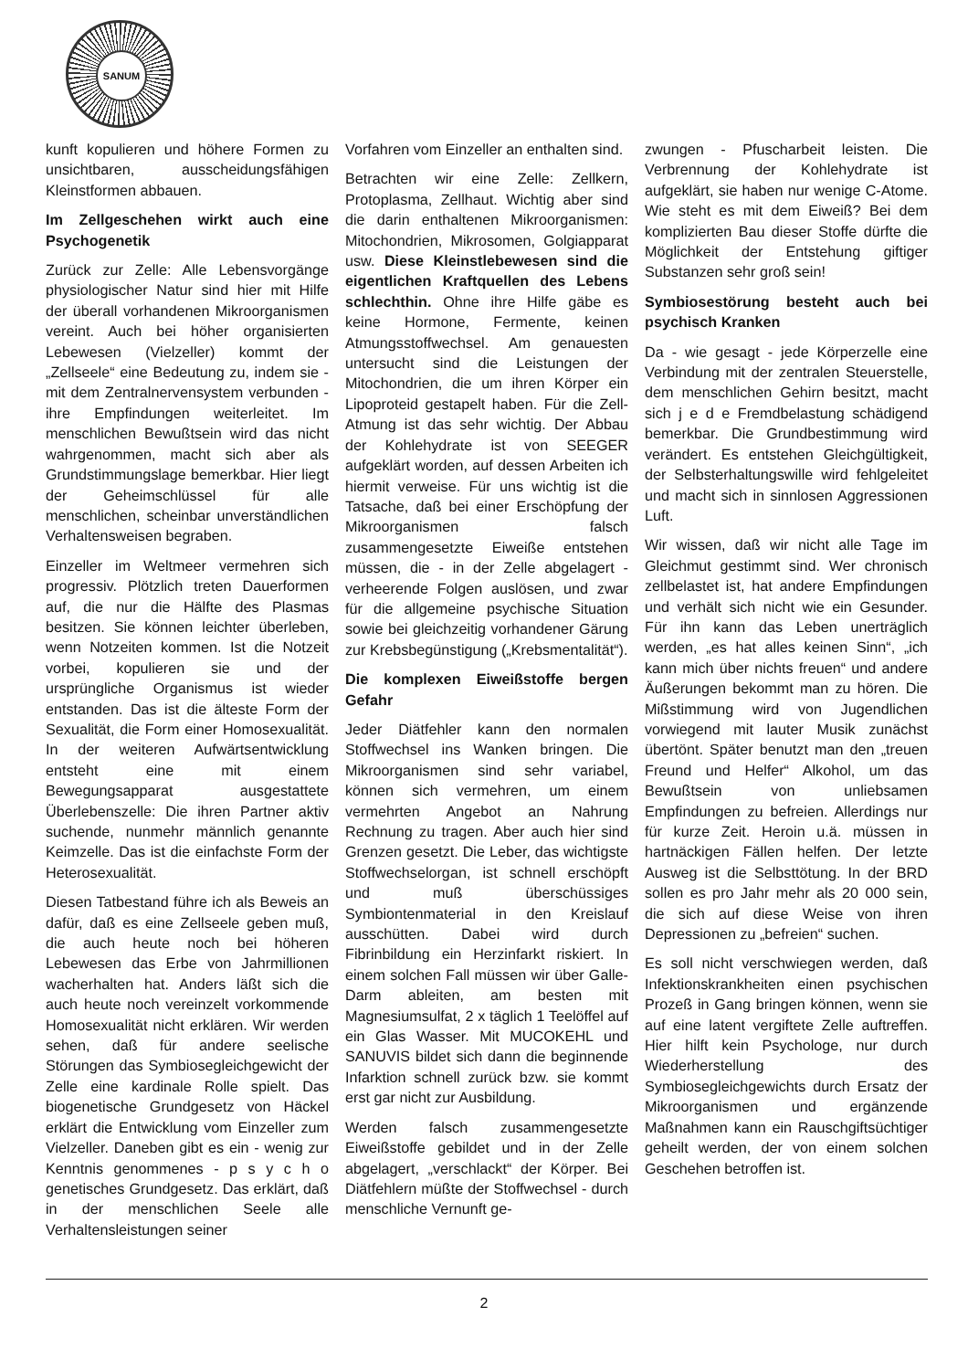SANUM
kunft kopulieren und höhere Formen zu unsichtbaren, ausscheidungsfähigen Kleinstformen abbauen.
Im Zellgeschehen wirkt auch eine Psychogenetik
Zurück zur Zelle: Alle Lebensvorgänge physiologischer Natur sind hier mit Hilfe der überall vorhandenen Mikroorganismen vereint. Auch bei höher organisierten Lebewesen (Vielzeller) kommt der „Zellseele“ eine Bedeutung zu, indem sie - mit dem Zentralnervensystem verbunden - ihre Empfindungen weiterleitet. Im menschlichen Bewußtsein wird das nicht wahrgenommen, macht sich aber als Grundstimmungslage bemerkbar. Hier liegt der Geheimschlüssel für alle menschlichen, scheinbar unverständlichen Verhaltensweisen begraben.
Einzeller im Weltmeer vermehren sich progressiv. Plötzlich treten Dauerformen auf, die nur die Hälfte des Plasmas besitzen. Sie können leichter überleben, wenn Notzeiten kommen. Ist die Notzeit vorbei, kopulieren sie und der ursprüngliche Organismus ist wieder entstanden. Das ist die älteste Form der Sexualität, die Form einer Homosexualität. In der weiteren Aufwärtsentwicklung entsteht eine mit einem Bewegungsapparat ausgestattete Überlebenszelle: Die ihren Partner aktiv suchende, nunmehr männlich genannte Keimzelle. Das ist die einfachste Form der Heterosexualität.
Diesen Tatbestand führe ich als Beweis an dafür, daß es eine Zellseele geben muß, die auch heute noch bei höheren Lebewesen das Erbe von Jahrmillionen wacherhalten hat. Anders läßt sich die auch heute noch vereinzelt vorkommende Homosexualität nicht erklären. Wir werden sehen, daß für andere seelische Störungen das Symbiosegleichgewicht der Zelle eine kardinale Rolle spielt. Das biogenetische Grundgesetz von Häckel erklärt die Entwicklung vom Einzeller zum Vielzeller. Daneben gibt es ein - wenig zur Kenntnis genommenes - p s y c h o genetisches Grundgesetz. Das erklärt, daß in der menschlichen Seele alle Verhaltensleistungen seiner
Vorfahren vom Einzeller an enthalten sind.
Betrachten wir eine Zelle: Zellkern, Protoplasma, Zellhaut. Wichtig aber sind die darin enthaltenen Mikroorganismen: Mitochondrien, Mikrosomen, Golgiapparat usw. Diese Kleinstlebewesen sind die eigentlichen Kraftquellen des Lebens schlechthin. Ohne ihre Hilfe gäbe es keine Hormone, Fermente, keinen Atmungsstoffwechsel. Am genauesten untersucht sind die Leistungen der Mitochondrien, die um ihren Körper ein Lipoproteid gestapelt haben. Für die Zell-Atmung ist das sehr wichtig. Der Abbau der Kohlehydrate ist von SEEGER aufgeklärt worden, auf dessen Arbeiten ich hiermit verweise. Für uns wichtig ist die Tatsache, daß bei einer Erschöpfung der Mikroorganismen falsch zusammengesetzte Eiweiße entstehen müssen, die - in der Zelle abgelagert - verheerende Folgen auslösen, und zwar für die allgemeine psychische Situation sowie bei gleichzeitig vorhandener Gärung zur Krebsbegünstigung („Krebsmentalität“).
Die komplexen Eiweißstoffe bergen Gefahr
Jeder Diätfehler kann den normalen Stoffwechsel ins Wanken bringen. Die Mikroorganismen sind sehr variabel, können sich vermehren, um einem vermehrten Angebot an Nahrung Rechnung zu tragen. Aber auch hier sind Grenzen gesetzt. Die Leber, das wichtigste Stoffwechselorgan, ist schnell erschöpft und muß überschüssiges Symbiontenmaterial in den Kreislauf ausschütten. Dabei wird durch Fibrinbildung ein Herzinfarkt riskiert. In einem solchen Fall müssen wir über Galle-Darm ableiten, am besten mit Magnesiumsulfat, 2 x täglich 1 Teelöffel auf ein Glas Wasser. Mit MUCOKEHL und SANUVIS bildet sich dann die beginnende Infarktion schnell zurück bzw. sie kommt erst gar nicht zur Ausbildung.
Werden falsch zusammengesetzte Eiweißstoffe gebildet und in der Zelle abgelagert, „verschlackt“ der Körper. Bei Diätfehlern müßte der Stoffwechsel - durch menschliche Vernunft ge-
zwungen - Pfuscharbeit leisten. Die Verbrennung der Kohlehydrate ist aufgeklärt, sie haben nur wenige C-Atome. Wie steht es mit dem Eiweiß? Bei dem komplizierten Bau dieser Stoffe dürfte die Möglichkeit der Entstehung giftiger Substanzen sehr groß sein!
Symbiosestörung besteht auch bei psychisch Kranken
Da - wie gesagt - jede Körperzelle eine Verbindung mit der zentralen Steuerstelle, dem menschlichen Gehirn besitzt, macht sich j e d e Fremdbelastung schädigend bemerkbar. Die Grundbestimmung wird verändert. Es entstehen Gleichgültigkeit, der Selbsterhaltungswille wird fehlgeleitet und macht sich in sinnlosen Aggressionen Luft.
Wir wissen, daß wir nicht alle Tage im Gleichmut gestimmt sind. Wer chronisch zellbelastet ist, hat andere Empfindungen und verhält sich nicht wie ein Gesunder. Für ihn kann das Leben unerträglich werden, „es hat alles keinen Sinn“, „ich kann mich über nichts freuen“ und andere Äußerungen bekommt man zu hören. Die Mißstimmung wird von Jugendlichen vorwiegend mit lauter Musik zunächst übertönt. Später benutzt man den „treuen Freund und Helfer“ Alkohol, um das Bewußtsein von unliebsamen Empfindungen zu befreien. Allerdings nur für kurze Zeit. Heroin u.ä. müssen in hartnäckigen Fällen helfen. Der letzte Ausweg ist die Selbsttötung. In der BRD sollen es pro Jahr mehr als 20 000 sein, die sich auf diese Weise von ihren Depressionen zu „befreien“ suchen.
Es soll nicht verschwiegen werden, daß Infektionskrankheiten einen psychischen Prozeß in Gang bringen können, wenn sie auf eine latent vergiftete Zelle auftreffen. Hier hilft kein Psychologe, nur durch Wiederherstellung des Symbiosegleichgewichts durch Ersatz der Mikroorganismen und ergänzende Maßnahmen kann ein Rauschgiftsüchtiger geheilt werden, der von einem solchen Geschehen betroffen ist.
2